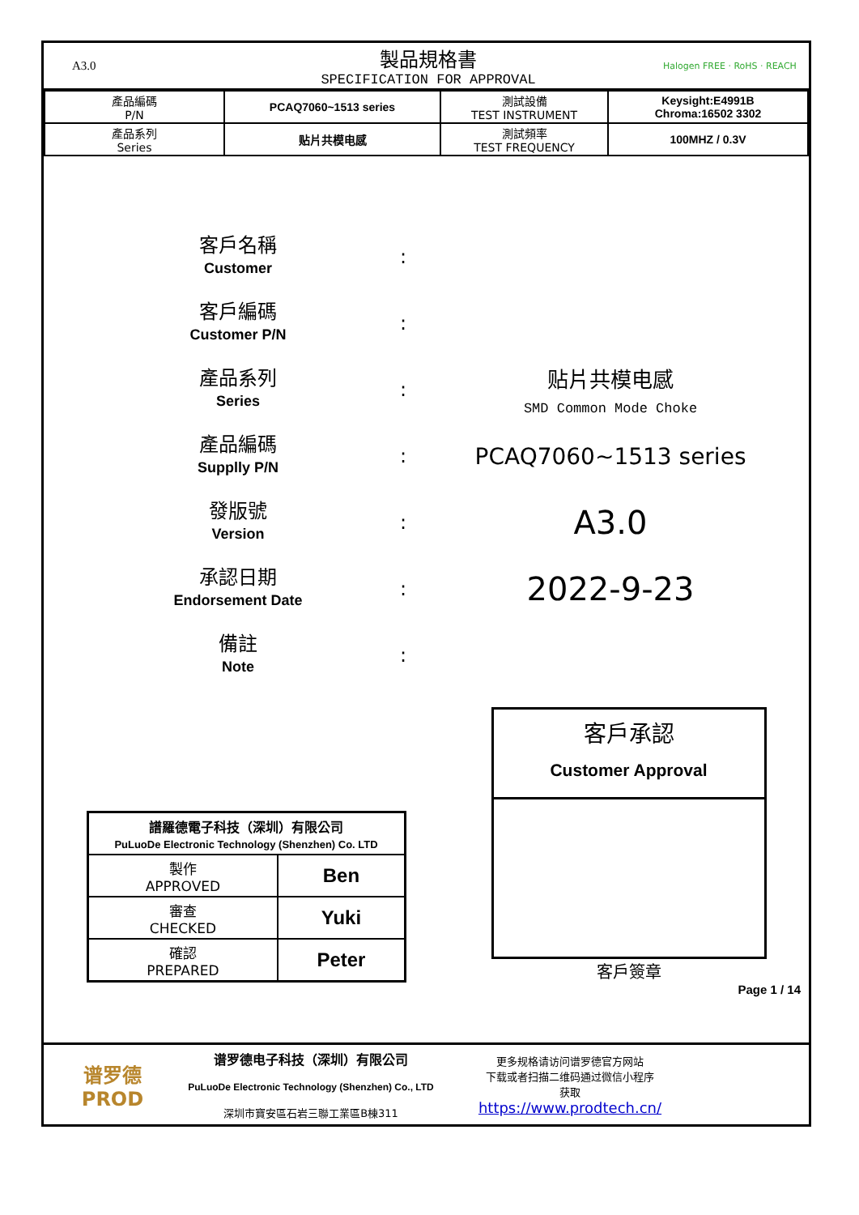A3.0
製品規格書
SPECIFICATION FOR APPROVAL
Halogen FREE · RoHS · REACH
| 產品編碼 P/N | PCAQ7060~1513 series | 測試設備 TEST INSTRUMENT | Keysight:E4991B Chroma:16502 3302 |
| 產品系列 Series | 贴片共模电感 | 測試頻率 TEST FREQUENCY | 100MHZ / 0.3V |
客戶名稱
Customer
:
客戶編碼
Customer P/N
:
產品系列
Series
:
贴片共模电感
SMD Common Mode Choke
產品編碼
Supplly P/N
:
PCAQ7060~1513 series
發版號
Version
:
A3.0
承認日期
Endorsement Date
:
2022-9-23
備註
Note
:
| 譜羅德電子科技（深圳）有限公司 PuLuoDe Electronic Technology (Shenzhen) Co. LTD | |
| 製作 APPROVED | Ben |
| 審查 CHECKED | Yuki |
| 確認 PREPARED | Peter |
客戶承認
Customer Approval
客戶簽章
Page 1 / 14
谱罗德
PROD
谱罗德电子科技（深圳）有限公司
PuLuoDe Electronic Technology (Shenzhen) Co., LTD
深圳市寶安區石岩三聯工業區B棟311
更多规格请访问谱罗德官方网站
下载或者扫描二维码通过微信小程序
获取
https://www.prodtech.cn/